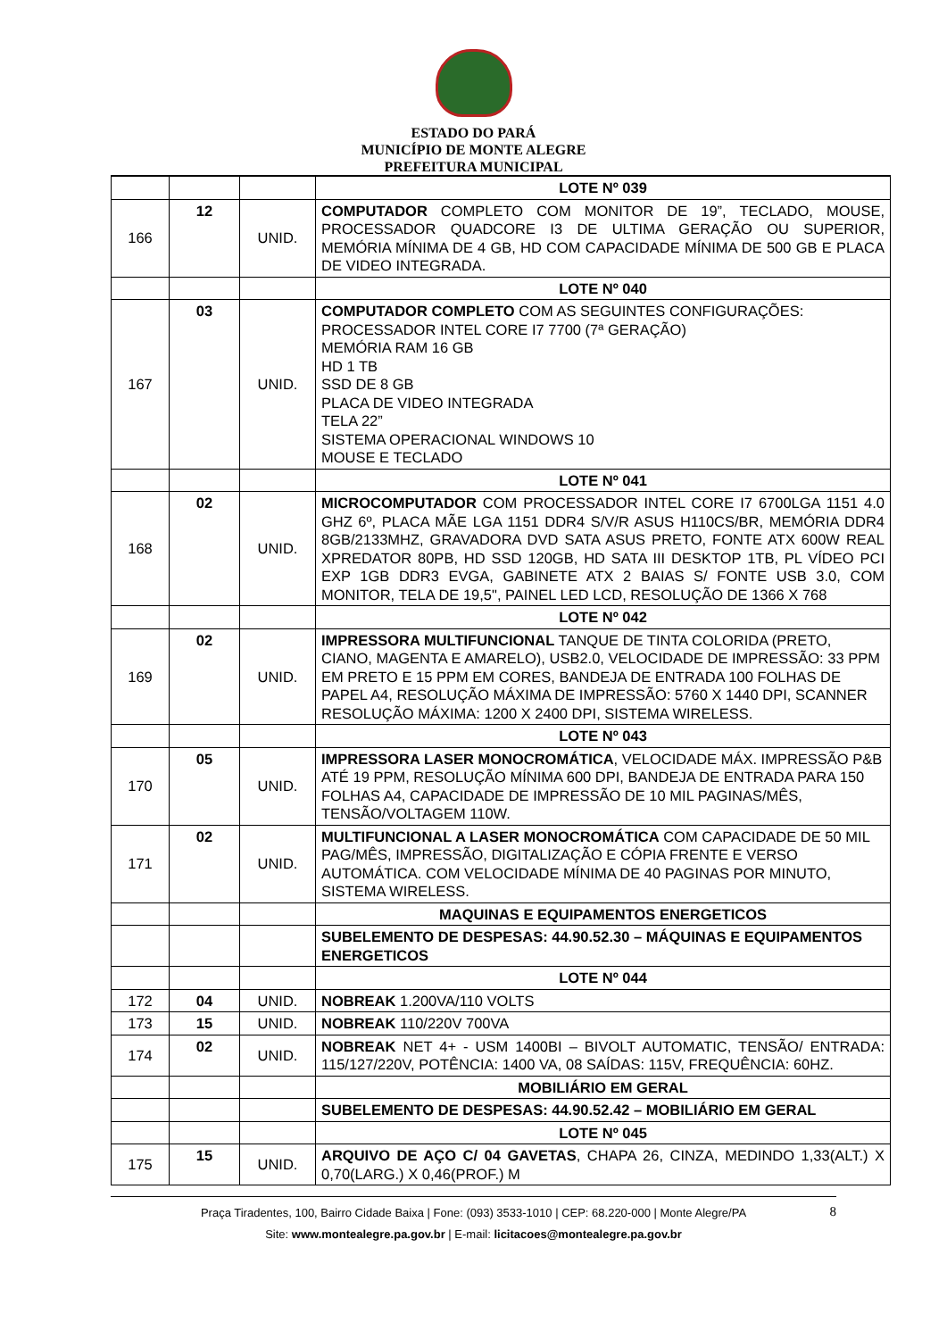ESTADO DO PARÁ
MUNICÍPIO DE MONTE ALEGRE
PREFEITURA MUNICIPAL
| | | | LOTE Nº 039 |
| 166 | 12 | UNID. | COMPUTADOR COMPLETO COM MONITOR DE 19”, TECLADO, MOUSE, PROCESSADOR QUADCORE I3 DE ULTIMA GERAÇÃO OU SUPERIOR, MEMÓRIA MÍNIMA DE 4 GB, HD COM CAPACIDADE MÍNIMA DE 500 GB E PLACA DE VIDEO INTEGRADA. |
| | | | LOTE Nº 040 |
| 167 | 03 | UNID. | COMPUTADOR COMPLETO COM AS SEGUINTES CONFIGURAÇÕES: PROCESSADOR INTEL CORE I7 7700 (7ª GERAÇÃO) MEMÓRIA RAM 16 GB HD 1 TB SSD DE 8 GB PLACA DE VIDEO INTEGRADA TELA 22” SISTEMA OPERACIONAL WINDOWS 10 MOUSE E TECLADO |
| | | | LOTE Nº 041 |
| 168 | 02 | UNID. | MICROCOMPUTADOR COM PROCESSADOR INTEL CORE I7 6700LGA 1151 4.0 GHZ 6º, PLACA MÃE LGA 1151 DDR4 S/V/R ASUS H110CS/BR, MEMÓRIA DDR4 8GB/2133MHZ, GRAVADORA DVD SATA ASUS PRETO, FONTE ATX 600W REAL XPREDATOR 80PB, HD SSD 120GB, HD SATA III DESKTOP 1TB, PL VÍDEO PCI EXP 1GB DDR3 EVGA, GABINETE ATX 2 BAIAS S/ FONTE USB 3.0, COM MONITOR, TELA DE 19,5", PAINEL LED LCD, RESOLUÇÃO DE 1366 X 768 |
| | | | LOTE Nº 042 |
| 169 | 02 | UNID. | IMPRESSORA MULTIFUNCIONAL TANQUE DE TINTA COLORIDA (PRETO, CIANO, MAGENTA E AMARELO), USB2.0, VELOCIDADE DE IMPRESSÃO: 33 PPM EM PRETO E 15 PPM EM CORES, BANDEJA DE ENTRADA 100 FOLHAS DE PAPEL A4, RESOLUÇÃO MÁXIMA DE IMPRESSÃO: 5760 X 1440 DPI, SCANNER RESOLUÇÃO MÁXIMA: 1200 X 2400 DPI, SISTEMA WIRELESS. |
| | | | LOTE Nº 043 |
| 170 | 05 | UNID. | IMPRESSORA LASER MONOCROMÁTICA , VELOCIDADE MÁX. IMPRESSÃO P&B ATÉ 19 PPM, RESOLUÇÃO MÍNIMA 600 DPI, BANDEJA DE ENTRADA PARA 150 FOLHAS A4, CAPACIDADE DE IMPRESSÃO DE 10 MIL PAGINAS/MÊS, TENSÃO/VOLTAGEM 110W. |
| 171 | 02 | UNID. | MULTIFUNCIONAL A LASER MONOCROMÁTICA COM CAPACIDADE DE 50 MIL PAG/MÊS, IMPRESSÃO, DIGITALIZAÇÃO E CÓPIA FRENTE E VERSO AUTOMÁTICA. COM VELOCIDADE MÍNIMA DE 40 PAGINAS POR MINUTO, SISTEMA WIRELESS. |
| | | | MAQUINAS E EQUIPAMENTOS ENERGETICOS |
| | | | SUBELEMENTO DE DESPESAS: 44.90.52.30 – MÁQUINAS E EQUIPAMENTOS ENERGETICOS |
| | | | LOTE Nº 044 |
| 172 | 04 | UNID. | NOBREAK 1.200VA/110 VOLTS |
| 173 | 15 | UNID. | NOBREAK 110/220V 700VA |
| 174 | 02 | UNID. | NOBREAK NET 4+ - USM 1400BI – BIVOLT AUTOMATIC, TENSÃO/ ENTRADA: 115/127/220V, POTÊNCIA: 1400 VA, 08 SAÍDAS: 115V, FREQUÊNCIA: 60HZ. |
| | | | MOBILIÁRIO EM GERAL |
| | | | SUBELEMENTO DE DESPESAS: 44.90.52.42 – MOBILIÁRIO EM GERAL |
| | | | LOTE Nº 045 |
| 175 | 15 | UNID. | ARQUIVO DE AÇO C/ 04 GAVETAS , CHAPA 26, CINZA, MEDINDO 1,33(ALT.) X 0,70(LARG.) X 0,46(PROF.) M |
8 Praça Tiradentes, 100, Bairro Cidade Baixa | Fone: (093) 3533-1010 | CEP: 68.220-000 | Monte Alegre/PA
Site: www.montealegre.pa.gov.br | E-mail: licitacoes@montealegre.pa.gov.br